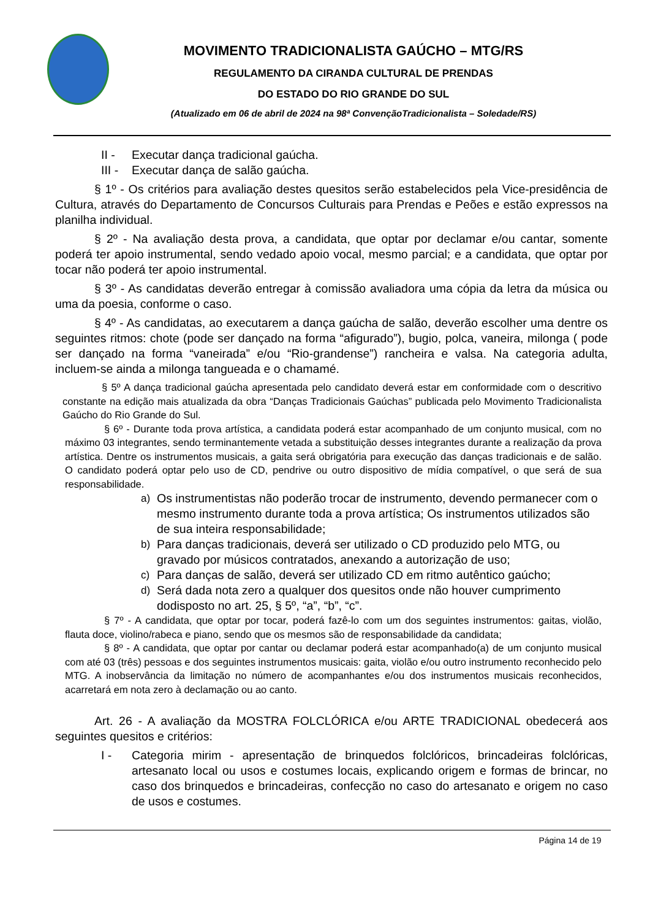MOVIMENTO TRADICIONALISTA GAÚCHO – MTG/RS
REGULAMENTO DA CIRANDA CULTURAL DE PRENDAS
DO ESTADO DO RIO GRANDE DO SUL
(Atualizado em 06 de abril de 2024 na 98ª ConvençãoTradicionalista – Soledade/RS)
II - Executar dança tradicional gaúcha.
III - Executar dança de salão gaúcha.
§ 1º - Os critérios para avaliação destes quesitos serão estabelecidos pela Vice-presidência de Cultura, através do Departamento de Concursos Culturais para Prendas e Peões e estão expressos na planilha individual.
§ 2º - Na avaliação desta prova, a candidata, que optar por declamar e/ou cantar, somente poderá ter apoio instrumental, sendo vedado apoio vocal, mesmo parcial; e a candidata, que optar por tocar não poderá ter apoio instrumental.
§ 3º - As candidatas deverão entregar à comissão avaliadora uma cópia da letra da música ou uma da poesia, conforme o caso.
§ 4º - As candidatas, ao executarem a dança gaúcha de salão, deverão escolher uma dentre os seguintes ritmos: chote (pode ser dançado na forma “afigurado”), bugio, polca, vaneira, milonga ( pode ser dançado na forma “vaneirada” e/ou “Rio-grandense”) rancheira e valsa. Na categoria adulta, incluem-se ainda a milonga tangueada e o chamamé.
§ 5º A dança tradicional gaúcha apresentada pelo candidato deverá estar em conformidade com o descritivo constante na edição mais atualizada da obra “Danças Tradicionais Gaúchas” publicada pelo Movimento Tradicionalista Gaúcho do Rio Grande do Sul.
§ 6º - Durante toda prova artística, a candidata poderá estar acompanhado de um conjunto musical, com no máximo 03 integrantes, sendo terminantemente vetada a substituição desses integrantes durante a realização da prova artística. Dentre os instrumentos musicais, a gaita será obrigatória para execução das danças tradicionais e de salão. O candidato poderá optar pelo uso de CD, pendrive ou outro dispositivo de mídia compatível, o que será de sua responsabilidade.
a) Os instrumentistas não poderão trocar de instrumento, devendo permanecer com o mesmo instrumento durante toda a prova artística; Os instrumentos utilizados são de sua inteira responsabilidade;
b) Para danças tradicionais, deverá ser utilizado o CD produzido pelo MTG, ou gravado por músicos contratados, anexando a autorização de uso;
c) Para danças de salão, deverá ser utilizado CD em ritmo autêntico gaúcho;
d) Será dada nota zero a qualquer dos quesitos onde não houver cumprimento dodisposto no art. 25, § 5º, “a”, “b”, “c”.
§ 7º - A candidata, que optar por tocar, poderá fazê-lo com um dos seguintes instrumentos: gaitas, violão, flauta doce, violino/rabeca e piano, sendo que os mesmos são de responsabilidade da candidata;
§ 8º - A candidata, que optar por cantar ou declamar poderá estar acompanhado(a) de um conjunto musical com até 03 (três) pessoas e dos seguintes instrumentos musicais: gaita, violão e/ou outro instrumento reconhecido pelo MTG. A inobservância da limitação no número de acompanhantes e/ou dos instrumentos musicais reconhecidos, acarretará em nota zero à declamação ou ao canto.
Art. 26 - A avaliação da MOSTRA FOLCLÓRICA e/ou ARTE TRADICIONAL obedecerá aos seguintes quesitos e critérios:
I - Categoria mirim - apresentação de brinquedos folclóricos, brincadeiras folclóricas, artesanato local ou usos e costumes locais, explicando origem e formas de brincar, no caso dos brinquedos e brincadeiras, confecção no caso do artesanato e origem no caso de usos e costumes.
Página 14 de 19